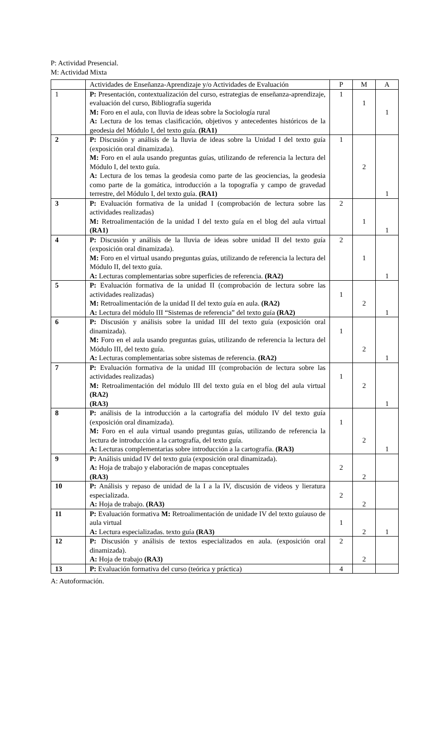P: Actividad Presencial.
M: Actividad Mixta
| | Actividades de Enseñanza-Aprendizaje y/o Actividades de Evaluación | P | M | A |
| --- | --- | --- | --- | --- |
| 1 | P: Presentación, contextualización del curso, estrategias de enseñanza-aprendizaje, evaluación del curso, Bibliografía sugerida M: Foro en el aula, con lluvia de ideas sobre la Sociología rural A: Lectura de los temas clasificación, objetivos y antecedentes históricos de la geodesia del Módulo I, del texto guía. (RA1) | 1 | 1 | 1 |
| 2 | P: Discusión y análisis de la lluvia de ideas sobre la Unidad I del texto guía (exposición oral dinamizada). M: Foro en el aula usando preguntas guías, utilizando de referencia la lectura del Módulo I, del texto guía. A: Lectura de los temas la geodesia como parte de las geociencias, la geodesia como parte de la gomática, introducción a la topografía y campo de gravedad terrestre, del Módulo I, del texto guía. (RA1) | 1 | 2 | 1 |
| 3 | P: Evaluación formativa de la unidad I (comprobación de lectura sobre las actividades realizadas) M: Retroalimentación de la unidad I del texto guía en el blog del aula virtual (RA1) | 2 | 1 | 1 |
| 4 | P: Discusión y análisis de la lluvia de ideas sobre unidad II del texto guía (exposición oral dinamizada). M: Foro en el virtual usando preguntas guías, utilizando de referencia la lectura del Módulo II, del texto guía. A: Lecturas complementarias sobre superficies de referencia. (RA2) | 2 | 1 | 1 |
| 5 | P: Evaluación formativa de la unidad II (comprobación de lectura sobre las actividades realizadas) M: Retroalimentación de la unidad II del texto guía en aula. (RA2) A: Lectura del módulo III “Sistemas de referencia” del texto guía (RA2) | 1 | 2 | 1 |
| 6 | P: Discusión y análisis sobre la unidad III del texto guía (exposición oral dinamizada). M: Foro en el aula usando preguntas guías, utilizando de referencia la lectura del Módulo III, del texto guía. A: Lecturas complementarias sobre sistemas de referencia. (RA2) | 1 | 2 | 1 |
| 7 | P: Evaluación formativa de la unidad III (comprobación de lectura sobre las actividades realizadas) M: Retroalimentación del módulo III del texto guía en el blog del aula virtual (RA2) (RA3) | 1 | 2 | 1 |
| 8 | P: análisis de la introducción a la cartografía del módulo IV del texto guía (exposición oral dinamizada). M: Foro en el aula virtual usando preguntas guías, utilizando de referencia la lectura de introducción a la cartografía, del texto guía. A: Lecturas complementarias sobre introducción a la cartografía. (RA3) | 1 | 2 | 1 |
| 9 | P: Análisis unidad IV del texto guía (exposición oral dinamizada). A: Hoja de trabajo y elaboración de mapas conceptuales (RA3) | 2 | 2 | |
| 10 | P: Análisis y repaso de unidad de la I a la IV, discusión de videos y lieratura especializada. A: Hoja de trabajo. (RA3) | 2 | 2 | |
| 11 | P: Evaluación formativa M: Retroalimentación de unidade IV del texto guíauso de aula virtual A: Lectura especializadas. texto guía (RA3) | 1 | 2 | 1 |
| 12 | P: Discusión y análisis de textos especializados en aula. (exposición oral dinamizada). A: Hoja de trabajo (RA3) | 2 | 2 | |
| 13 | P: Evaluación formativa del curso (teórica y práctica) | 4 | | |
A: Autoformación.